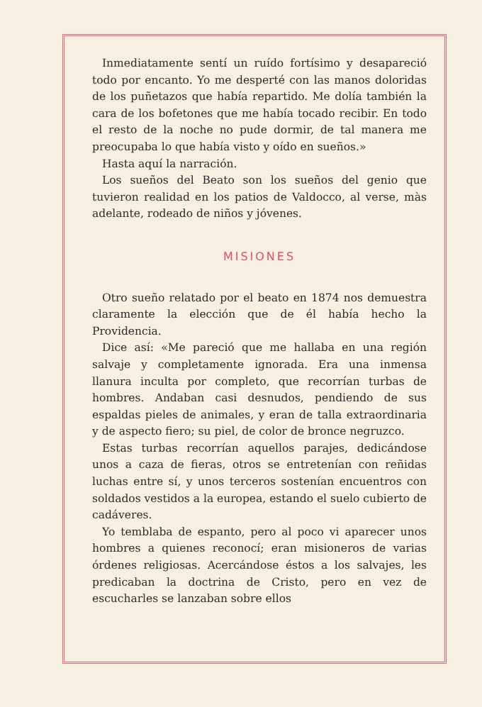Inmediatamente sentí un ruído fortísimo y desapareció todo por encanto. Yo me desperté con las manos doloridas de los puñetazos que había repartido. Me dolía también la cara de los bofetones que me había tocado recibir. En todo el resto de la noche no pude dormir, de tal manera me preocupaba lo que había visto y oído en sueños.»
Hasta aquí la narración.
Los sueños del Beato son los sueños del genio que tuvieron realidad en los patios de Valdocco, al verse, màs adelante, rodeado de niños y jóvenes.
MISIONES
Otro sueño relatado por el beato en 1874 nos demuestra claramente la elección que de él había hecho la Providencia.
Dice así: «Me pareció que me hallaba en una región salvaje y completamente ignorada. Era una inmensa llanura inculta por completo, que recorrían turbas de hombres. Andaban casi desnudos, pendiendo de sus espaldas pieles de animales, y eran de talla extraordinaria y de aspecto fiero; su piel, de color de bronce negruzco.
Estas turbas recorrían aquellos parajes, dedicándose unos a caza de fieras, otros se entretenían con reñidas luchas entre sí, y unos terceros sostenían encuentros con soldados vestidos a la europea, estando el suelo cubierto de cadáveres.
Yo temblaba de espanto, pero al poco vi aparecer unos hombres a quienes reconocí; eran misioneros de varias órdenes religiosas. Acercándose éstos a los salvajes, les predicaban la doctrina de Cristo, pero en vez de escucharles se lanzaban sobre ellos